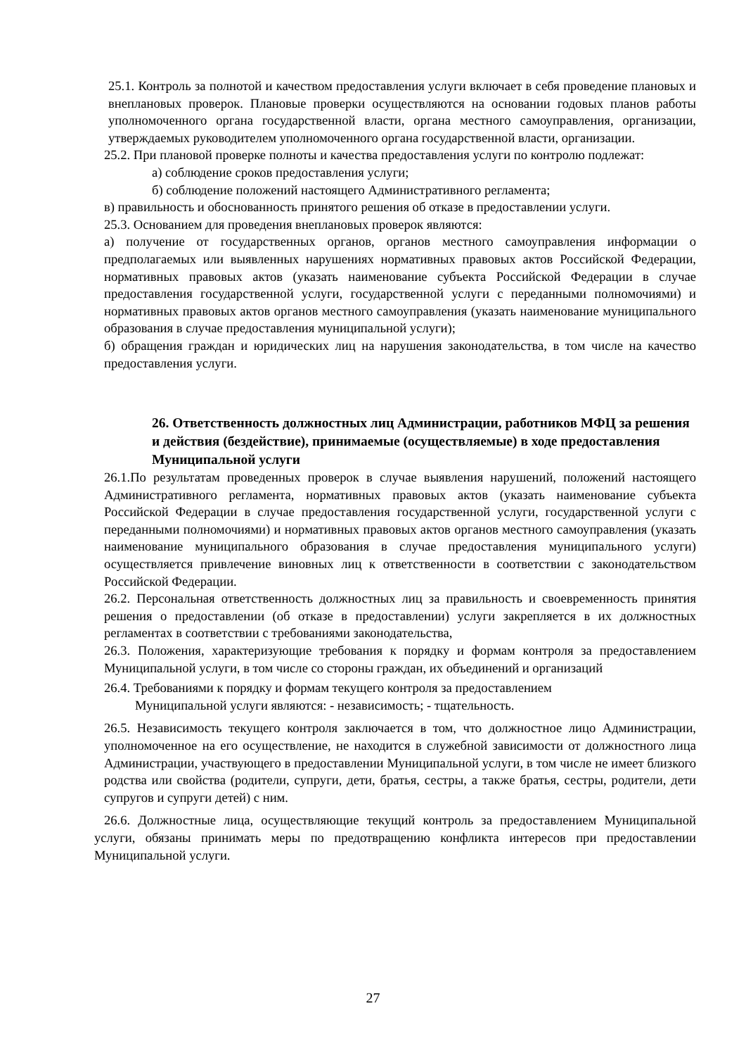25.1. Контроль за полнотой и качеством предоставления услуги включает в себя проведение плановых и внеплановых проверок. Плановые проверки осуществляются на основании годовых планов работы уполномоченного органа государственной власти, органа местного самоуправления, организации, утверждаемых руководителем уполномоченного органа государственной власти, организации.
25.2. При плановой проверке полноты и качества предоставления услуги по контролю подлежат:
а) соблюдение сроков предоставления услуги;
б) соблюдение положений настоящего Административного регламента;
в) правильность и обоснованность принятого решения об отказе в предоставлении услуги.
25.3. Основанием для проведения внеплановых проверок являются:
а) получение от государственных органов, органов местного самоуправления информации о предполагаемых или выявленных нарушениях нормативных правовых актов Российской Федерации, нормативных правовых актов (указать наименование субъекта Российской Федерации в случае предоставления государственной услуги, государственной услуги с переданными полномочиями) и нормативных правовых актов органов местного самоуправления (указать наименование муниципального образования в случае предоставления муниципальной услуги);
б) обращения граждан и юридических лиц на нарушения законодательства, в том числе на качество предоставления услуги.
26. Ответственность должностных лиц Администрации, работников МФЦ за решения и действия (бездействие), принимаемые (осуществляемые) в ходе предоставления Муниципальной услуги
26.1.По результатам проведенных проверок в случае выявления нарушений, положений настоящего Административного регламента, нормативных правовых актов (указать наименование субъекта Российской Федерации в случае предоставления государственной услуги, государственной услуги с переданными полномочиями) и нормативных правовых актов органов местного самоуправления (указать наименование муниципального образования в случае предоставления муниципального услуги) осуществляется привлечение виновных лиц к ответственности в соответствии с законодательством Российской Федерации.
26.2. Персональная ответственность должностных лиц за правильность и своевременность принятия решения о предоставлении (об отказе в предоставлении) услуги закрепляется в их должностных регламентах в соответствии с требованиями законодательства,
26.3. Положения, характеризующие требования к порядку и формам контроля за предоставлением Муниципальной услуги, в том числе со стороны граждан, их объединений и организаций
26.4. Требованиями к порядку и формам текущего контроля за предоставлением
Муниципальной услуги являются: - независимость; - тщательность.
26.5. Независимость текущего контроля заключается в том, что должностное лицо Администрации, уполномоченное на его осуществление, не находится в служебной зависимости от должностного лица Администрации, участвующего в предоставлении Муниципальной услуги, в том числе не имеет близкого родства или свойства (родители, супруги, дети, братья, сестры, а также братья, сестры, родители, дети супругов и супруги детей) с ним.
26.6. Должностные лица, осуществляющие текущий контроль за предоставлением Муниципальной услуги, обязаны принимать меры по предотвращению конфликта интересов при предоставлении Муниципальной услуги.
27